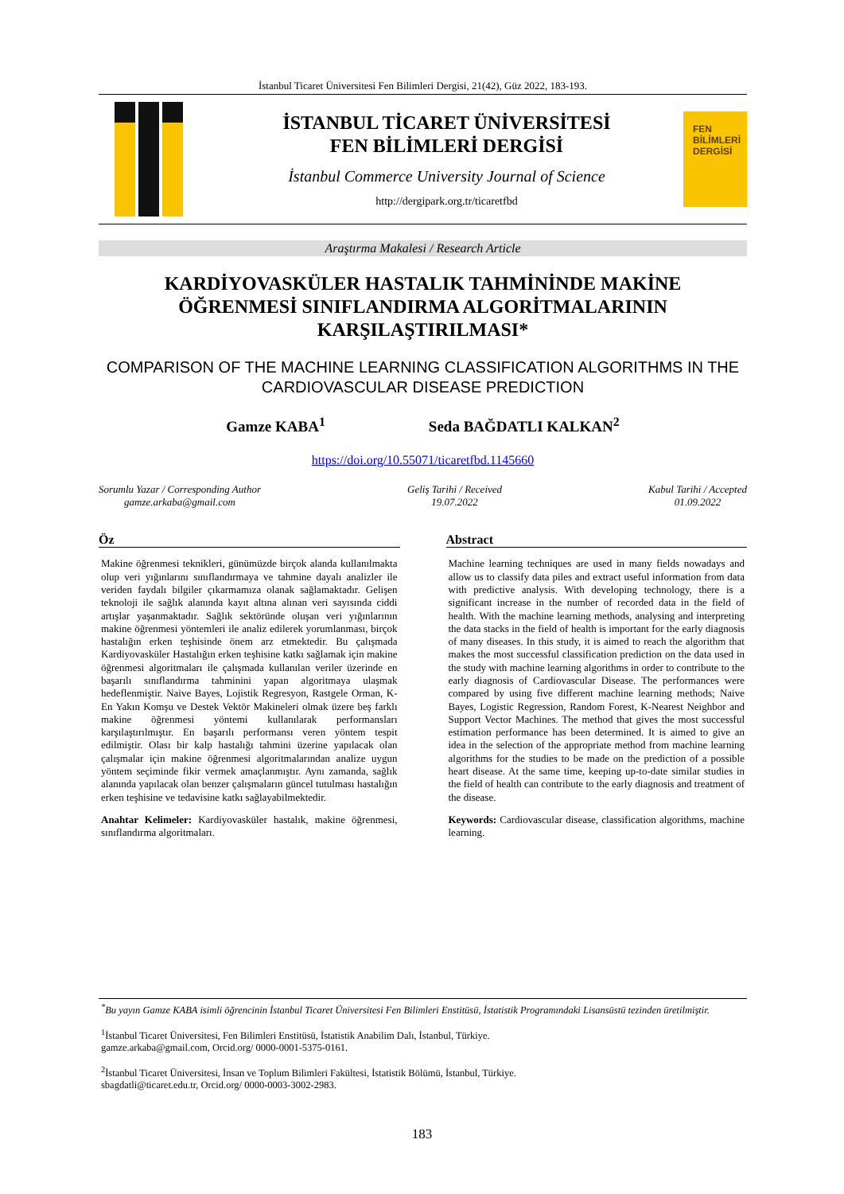İstanbul Ticaret Üniversitesi Fen Bilimleri Dergisi, 21(42), Güz 2022, 183-193.
İSTANBUL TİCARET ÜNİVERSİTESİ
FEN BİLİMLERİ DERGİSİ
İstanbul Commerce University Journal of Science
http://dergipark.org.tr/ticaretfbd
FEN BİLİMLERİ DERGİSİ
Araştırma Makalesi / Research Article
KARDİYOVASKÜLER HASTALIK TAHMİNİNDE MAKİNE
ÖĞRENMESİ SINIFLANDIRMA ALGORİTMALARININ
KARŞILAŞTIRILMASI*
COMPARISON OF THE MACHINE LEARNING CLASSIFICATION ALGORITHMS IN THE CARDIOVASCULAR DISEASE PREDICTION
Gamze KABA<sup>1</sup> Seda BAĞDATLI KALKAN<sup>2</sup>
https://doi.org/10.55071/ticaretfbd.1145660
Sorumlu Yazar / Corresponding Author
gamze.arkaba@gmail.com
Geliş Tarihi / Received
19.07.2022
Kabul Tarihi / Accepted
01.09.2022
Öz
Makine öğrenmesi teknikleri, günümüzde birçok alanda kullanılmakta olup veri yığınlarını sınıflandırmaya ve tahmine dayalı analizler ile veriden faydalı bilgiler çıkarmamıza olanak sağlamaktadır. Gelişen teknoloji ile sağlık alanında kayıt altına alınan veri sayısında ciddi artışlar yaşanmaktadır. Sağlık sektöründe oluşan veri yığınlarının makine öğrenmesi yöntemleri ile analiz edilerek yorumlanması, birçok hastalığın erken teşhisinde önem arz etmektedir. Bu çalışmada Kardiyovasküler Hastalığın erken teşhisine katkı sağlamak için makine öğrenmesi algoritmaları ile çalışmada kullanılan veriler üzerinde en başarılı sınıflandırma tahminini yapan algoritmaya ulaşmak hedeflenmiştir. Naive Bayes, Lojistik Regresyon, Rastgele Orman, K-En Yakın Komşu ve Destek Vektör Makineleri olmak üzere beş farklı makine öğrenmesi yöntemi kullanılarak performansları karşılaştırılmıştır. En başarılı performansı veren yöntem tespit edilmiştir. Olası bir kalp hastalığı tahmini üzerine yapılacak olan çalışmalar için makine öğrenmesi algoritmalarından analize uygun yöntem seçiminde fikir vermek amaçlanmıştır. Aynı zamanda, sağlık alanında yapılacak olan benzer çalışmaların güncel tutulması hastalığın erken teşhisine ve tedavisine katkı sağlayabilmektedir.
Anahtar Kelimeler: Kardiyovasküler hastalık, makine öğrenmesi, sınıflandırma algoritmaları.
Abstract
Machine learning techniques are used in many fields nowadays and allow us to classify data piles and extract useful information from data with predictive analysis. With developing technology, there is a significant increase in the number of recorded data in the field of health. With the machine learning methods, analysing and interpreting the data stacks in the field of health is important for the early diagnosis of many diseases. In this study, it is aimed to reach the algorithm that makes the most successful classification prediction on the data used in the study with machine learning algorithms in order to contribute to the early diagnosis of Cardiovascular Disease. The performances were compared by using five different machine learning methods; Naive Bayes, Logistic Regression, Random Forest, K-Nearest Neighbor and Support Vector Machines. The method that gives the most successful estimation performance has been determined. It is aimed to give an idea in the selection of the appropriate method from machine learning algorithms for the studies to be made on the prediction of a possible heart disease. At the same time, keeping up-to-date similar studies in the field of health can contribute to the early diagnosis and treatment of the disease.
Keywords: Cardiovascular disease, classification algorithms, machine learning.
<sup>*</sup> Bu yayın Gamze KABA isimli öğrencinin İstanbul Ticaret Üniversitesi Fen Bilimleri Enstitüsü, İstatistik Programındaki Lisansüstü tezinden üretilmiştir.
<sup>1</sup> İstanbul Ticaret Üniversitesi, Fen Bilimleri Enstitüsü, İstatistik Anabilim Dalı, İstanbul, Türkiye.
gamze.arkaba@gmail.com, Orcid.org/ 0000-0001-5375-0161.
<sup>2</sup> İstanbul Ticaret Üniversitesi, İnsan ve Toplum Bilimleri Fakültesi, İstatistik Bölümü, İstanbul, Türkiye.
sbagdatli@ticaret.edu.tr, Orcid.org/ 0000-0003-3002-2983.
183